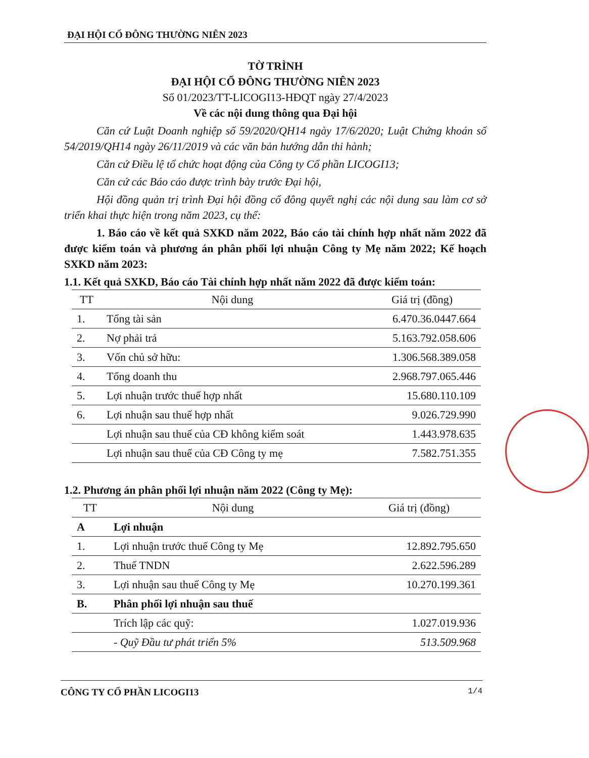ĐẠI HỘI CỔ ĐÔNG THƯỜNG NIÊN 2023
TỜ TRÌNH
ĐẠI HỘI CỔ ĐÔNG THƯỜNG NIÊN 2023
Số 01/2023/TT-LICOGI13-HĐQT ngày 27/4/2023
Về các nội dung thông qua Đại hội
Căn cứ Luật Doanh nghiệp số 59/2020/QH14 ngày 17/6/2020; Luật Chứng khoán số 54/2019/QH14 ngày 26/11/2019 và các văn bản hướng dẫn thi hành;
Căn cứ Điều lệ tổ chức hoạt động của Công ty Cổ phần LICOGI13;
Căn cứ các Báo cáo được trình bày trước Đại hội,
Hội đồng quản trị trình Đại hội đồng cổ đông quyết nghị các nội dung sau làm cơ sở triển khai thực hiện trong năm 2023, cụ thể:
1. Báo cáo về kết quả SXKD năm 2022, Báo cáo tài chính hợp nhất năm 2022 đã được kiểm toán và phương án phân phối lợi nhuận Công ty Mẹ năm 2022; Kế hoạch SXKD năm 2023:
1.1. Kết quả SXKD, Báo cáo Tài chính hợp nhất năm 2022 đã được kiểm toán:
| TT | Nội dung | Giá trị (đồng) |
| --- | --- | --- |
| 1. | Tổng tài sản | 6.470.36.0447.664 |
| 2. | Nợ phải trả | 5.163.792.058.606 |
| 3. | Vốn chủ sở hữu: | 1.306.568.389.058 |
| 4. | Tổng doanh thu | 2.968.797.065.446 |
| 5. | Lợi nhuận trước thuế hợp nhất | 15.680.110.109 |
| 6. | Lợi nhuận sau thuế hợp nhất | 9.026.729.990 |
| | Lợi nhuận sau thuế của CĐ không kiểm soát | 1.443.978.635 |
| | Lợi nhuận sau thuế của CĐ Công ty mẹ | 7.582.751.355 |
1.2. Phương án phân phối lợi nhuận năm 2022 (Công ty Mẹ):
| TT | Nội dung | Giá trị (đồng) |
| --- | --- | --- |
| A | Lợi nhuận | |
| 1. | Lợi nhuận trước thuế Công ty Mẹ | 12.892.795.650 |
| 2. | Thuế TNDN | 2.622.596.289 |
| 3. | Lợi nhuận sau thuế Công ty Mẹ | 10.270.199.361 |
| B. | Phân phối lợi nhuận sau thuế | |
| | Trích lập các quỹ: | 1.027.019.936 |
| | - Quỹ Đầu tư phát triển 5% | 513.509.968 |
CÔNG TY CỔ PHẦN LICOGI13 1/4